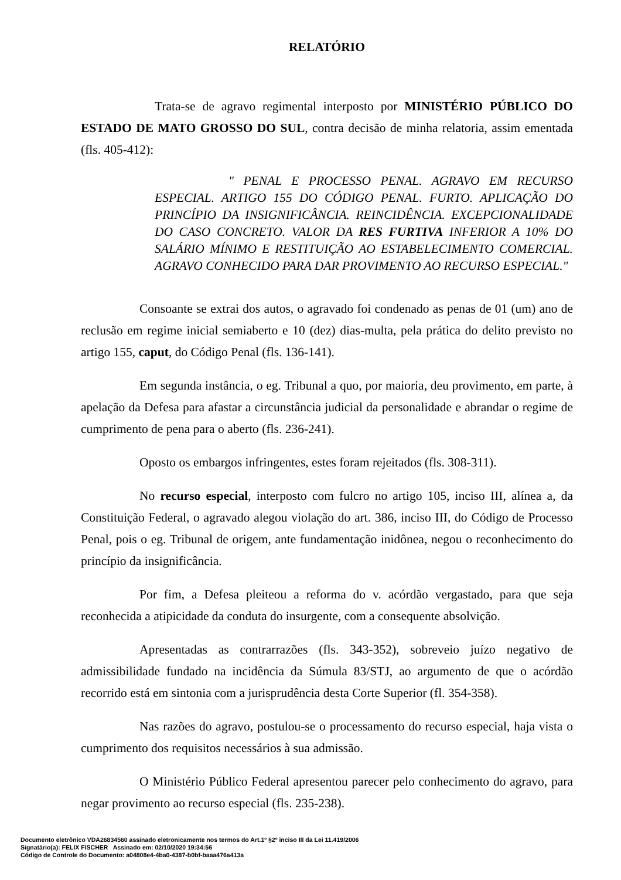RELATÓRIO
Trata-se de agravo regimental interposto por MINISTÉRIO PÚBLICO DO ESTADO DE MATO GROSSO DO SUL, contra decisão de minha relatoria, assim ementada (fls. 405-412):
" PENAL E PROCESSO PENAL. AGRAVO EM RECURSO ESPECIAL. ARTIGO 155 DO CÓDIGO PENAL. FURTO. APLICAÇÃO DO PRINCÍPIO DA INSIGNIFICÂNCIA. REINCIDÊNCIA. EXCEPCIONALIDADE DO CASO CONCRETO. VALOR DA RES FURTIVA INFERIOR A 10% DO SALÁRIO MÍNIMO E RESTITUIÇÃO AO ESTABELECIMENTO COMERCIAL. AGRAVO CONHECIDO PARA DAR PROVIMENTO AO RECURSO ESPECIAL."
Consoante se extrai dos autos, o agravado foi condenado as penas de 01 (um) ano de reclusão em regime inicial semiaberto e 10 (dez) dias-multa, pela prática do delito previsto no artigo 155, caput, do Código Penal (fls. 136-141).
Em segunda instância, o eg. Tribunal a quo, por maioria, deu provimento, em parte, à apelação da Defesa para afastar a circunstância judicial da personalidade e abrandar o regime de cumprimento de pena para o aberto (fls. 236-241).
Oposto os embargos infringentes, estes foram rejeitados (fls. 308-311).
No recurso especial, interposto com fulcro no artigo 105, inciso III, alínea a, da Constituição Federal, o agravado alegou violação do art. 386, inciso III, do Código de Processo Penal, pois o eg. Tribunal de origem, ante fundamentação inidônea, negou o reconhecimento do princípio da insignificância.
Por fim, a Defesa pleiteou a reforma do v. acórdão vergastado, para que seja reconhecida a atipicidade da conduta do insurgente, com a consequente absolvição.
Apresentadas as contrarrazões (fls. 343-352), sobreveio juízo negativo de admissibilidade fundado na incidência da Súmula 83/STJ, ao argumento de que o acórdão recorrido está em sintonia com a jurisprudência desta Corte Superior (fl. 354-358).
Nas razões do agravo, postulou-se o processamento do recurso especial, haja vista o cumprimento dos requisitos necessários à sua admissão.
O Ministério Público Federal apresentou parecer pelo conhecimento do agravo, para negar provimento ao recurso especial (fls. 235-238).
Documento eletrônico VDA26834560 assinado eletronicamente nos termos do Art.1º §2º inciso III da Lei 11.419/2006
Signatário(a): FELIX FISCHER Assinado em: 02/10/2020 19:34:56
Código de Controle do Documento: a04808e4-4ba0-4387-b0bf-baaa476a413a